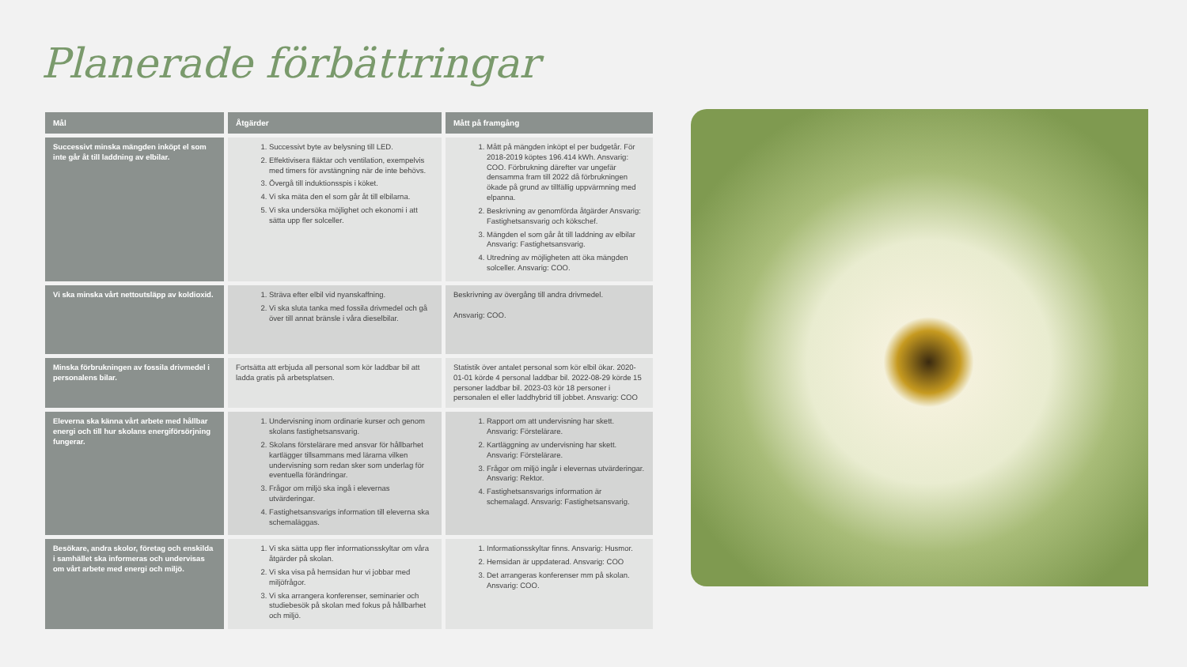Planerade förbättringar
| Mål | Åtgärder | Mått på framgång |
| --- | --- | --- |
| Successivt minska mängden inköpt el som inte går åt till laddning av elbilar. | 1. Successivt byte av belysning till LED. 2. Effektivisera fläktar och ventilation, exempelvis med timers för avstängning när de inte behövs. 3. Övergå till induktionsspis i köket. 4. Vi ska mäta den el som går åt till elbilarna. 5. Vi ska undersöka möjlighet och ekonomi i att sätta upp fler solceller. | 1. Mått på mängden inköpt el per budgetår. För 2018-2019 köptes 196.414 kWh. Ansvarig: COO. Förbrukning därefter var ungefär densamma fram till 2022 då förbrukningen ökade på grund av tillfällig uppvärmning med elpanna. 2. Beskrivning av genomförda åtgärder Ansvarig: Fastighetsansvarig och kökschef. 3. Mängden el som går åt till laddning av elbilar Ansvarig: Fastighetsansvarig. 4. Utredning av möjligheten att öka mängden solceller. Ansvarig: COO. |
| Vi ska minska vårt nettoutsläpp av koldioxid. | 1. Sträva efter elbil vid nyanskaffning. 2. Vi ska sluta tanka med fossila drivmedel och gå över till annat bränsle i våra dieselbilar. | Beskrivning av övergång till andra drivmedel. Ansvarig: COO. |
| Minska förbrukningen av fossila drivmedel i personalens bilar. | Fortsätta att erbjuda all personal som kör laddbar bil att ladda gratis på arbetsplatsen. | Statistik över antalet personal som kör elbil ökar. 2020-01-01 körde 4 personal laddbar bil. 2022-08-29 körde 15 personer laddbar bil. 2023-03 kör 18 personer i personalen el eller laddhybrid till jobbet. Ansvarig: COO |
| Eleverna ska känna vårt arbete med hållbar energi och till hur skolans energiförsörjning fungerar. | 1. Undervisning inom ordinarie kurser och genom skolans fastighetsansvarig. 2. Skolans förstelärare med ansvar för hållbarhet kartlägger tillsammans med lärarna vilken undervisning som redan sker som underlag för eventuella förändringar. 3. Frågor om miljö ska ingå i elevernas utvärderingar. 4. Fastighetsansvarigs information till eleverna ska schemaläggas. | 1. Rapport om att undervisning har skett. Ansvarig: Förstelärare. 2. Kartläggning av undervisning har skett. Ansvarig: Förstelärare. 3. Frågor om miljö ingår i elevernas utvärderingar. Ansvarig: Rektor. 4. Fastighetsansvarigs information är schemalagd. Ansvarig: Fastighetsansvarig. |
| Besökare, andra skolor, företag och enskilda i samhället ska informeras och undervisas om vårt arbete med energi och miljö. | 1. Vi ska sätta upp fler informationsskyltar om våra åtgärder på skolan. 2. Vi ska visa på hemsidan hur vi jobbar med miljöfrågor. 3. Vi ska arrangera konferenser, seminarier och studiebesök på skolan med fokus på hållbarhet och miljö. | 1. Informationsskyltar finns. Ansvarig: Husmor. 2. Hemsidan är uppdaterad. Ansvarig: COO 3. Det arrangeras konferenser mm på skolan. Ansvarig: COO. |